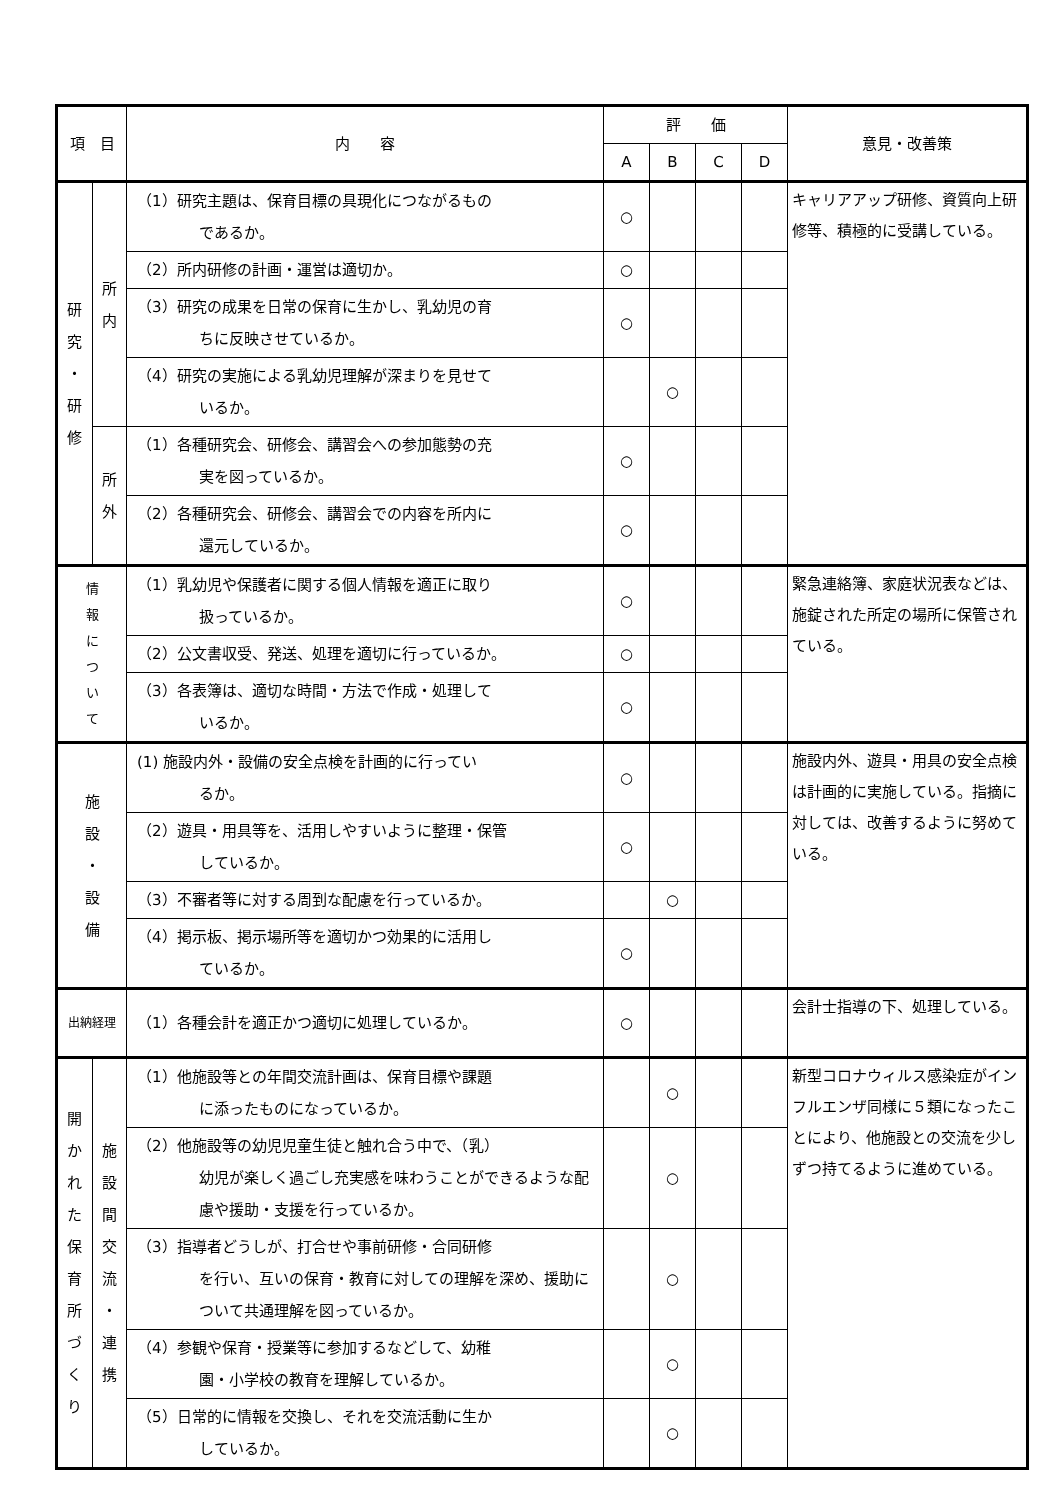| 項 目 | | 内 容 | 評 価 | | | | 意見・改善策 |
| --- | --- | --- | --- | --- | --- | --- | --- |
| | | | A | B | C | D | |
| 研 究 ・ 研 修 | 所 内 | （1）研究主題は、保育目標の具現化につながるもの であるか。 | ○ | | | | キャリアアップ研修、資質向上研修等、積極的に受講している。 |
| | | （2）所内研修の計画・運営は適切か。 | ○ | | | | |
| | | （3）研究の成果を日常の保育に生かし、乳幼児の育 ちに反映させているか。 | ○ | | | | |
| | | （4）研究の実施による乳幼児理解が深まりを見せて いるか。 | | ○ | | | |
| | 所 外 | （1）各種研究会、研修会、講習会への参加態勢の充 実を図っているか。 | ○ | | | | |
| | | （2）各種研究会、研修会、講習会での内容を所内に 還元しているか。 | ○ | | | | |
| 情 報 に つ い て | | （1）乳幼児や保護者に関する個人情報を適正に取り 扱っているか。 | ○ | | | | 緊急連絡簿、家庭状況表などは、施錠された所定の場所に保管されている。 |
| | | （2）公文書収受、発送、処理を適切に行っているか。 | ○ | | | | |
| | | （3）各表簿は、適切な時間・方法で作成・処理して いるか。 | ○ | | | | |
| 施 設 ・ 設 備 | | (1) 施設内外・設備の安全点検を計画的に行ってい るか。 | ○ | | | | 施設内外、遊具・用具の安全点検は計画的に実施している。指摘に対しては、改善するように努めている。 |
| | | （2）遊具・用具等を、活用しやすいように整理・保管 しているか。 | ○ | | | | |
| | | （3）不審者等に対する周到な配慮を行っているか。 | | ○ | | | |
| | | （4）掲示板、掲示場所等を適切かつ効果的に活用し ているか。 | ○ | | | | |
| 出納経理 | | （1）各種会計を適正かつ適切に処理しているか。 | ○ | | | | 会計士指導の下、処理している。 |
| 開 か れ た 保 育 所 づ く り | 施 設 間 交 流 ・ 連 携 | （1）他施設等との年間交流計画は、保育目標や課題 に添ったものになっているか。 | | ○ | | | 新型コロナウィルス感染症がインフルエンザ同様に５類になったことにより、他施設との交流を少しずつ持てるように進めている。 |
| | | （2）他施設等の幼児児童生徒と触れ合う中で、（乳） 幼児が楽しく過ごし充実感を味わうことができるような配慮や援助・支援を行っているか。 | | ○ | | | |
| | | （3）指導者どうしが、打合せや事前研修・合同研修 を行い、互いの保育・教育に対しての理解を深め、援助について共通理解を図っているか。 | | ○ | | | |
| | | （4）参観や保育・授業等に参加するなどして、幼稚 園・小学校の教育を理解しているか。 | | ○ | | | |
| | | （5）日常的に情報を交換し、それを交流活動に生か しているか。 | | ○ | | | |